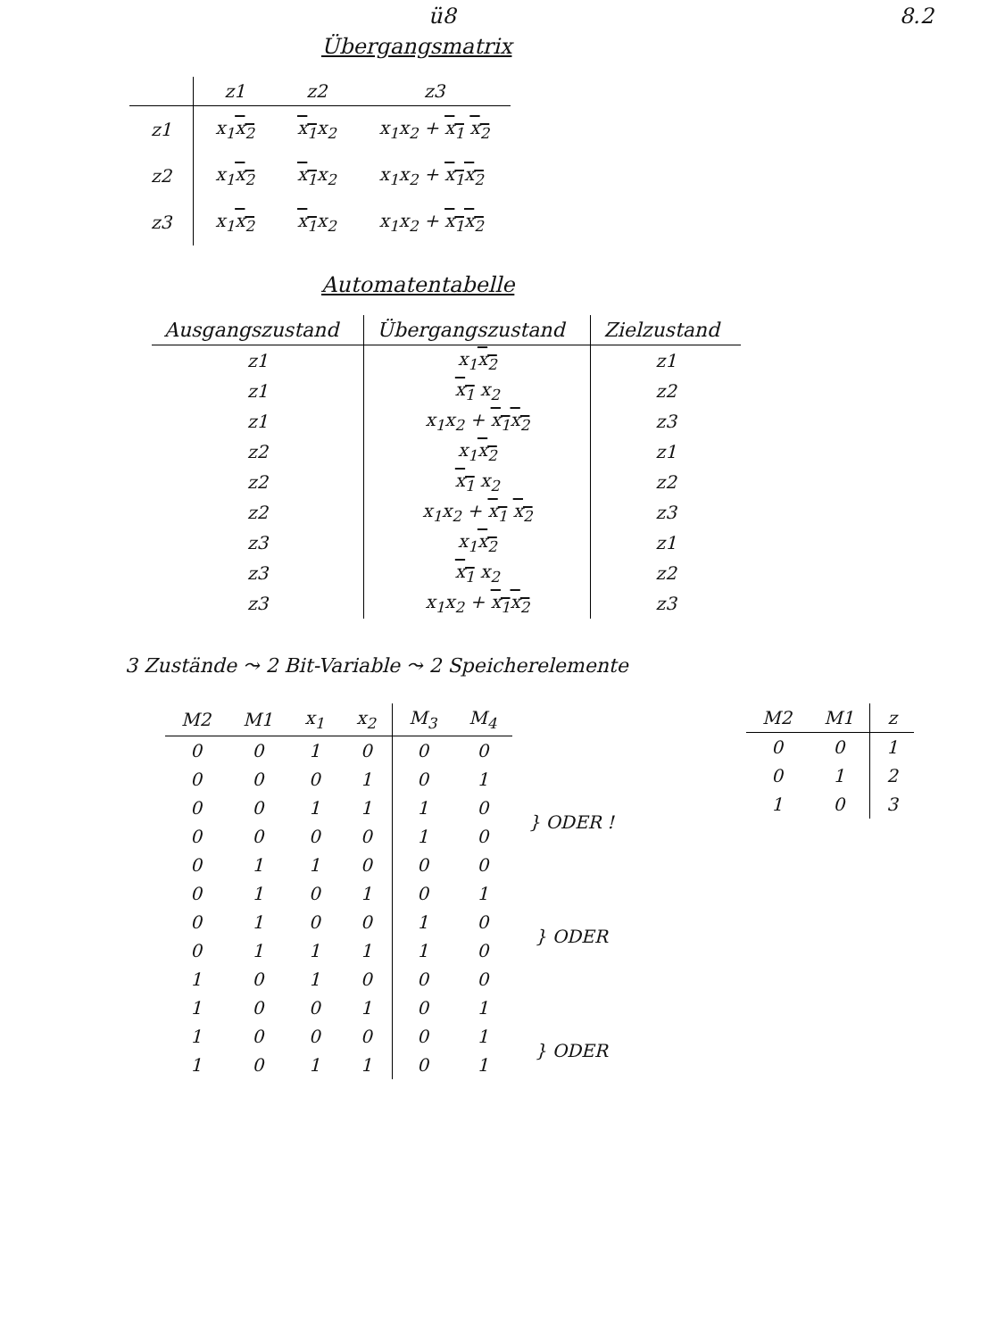ü8 8.2
Übergangsmatrix
| | z1 | z2 | z3 |
| --- | --- | --- | --- |
| z1 | x<sub>1</sub> x<sub>2</sub> | x<sub>1</sub> x<sub>2</sub> | x<sub>1</sub>x<sub>2</sub> + x<sub>1</sub> x<sub>2</sub> |
| z2 | x<sub>1</sub> x<sub>2</sub> | x<sub>1</sub> x<sub>2</sub> | x<sub>1</sub>x<sub>2</sub> + x<sub>1</sub> x<sub>2</sub> |
| z3 | x<sub>1</sub> x<sub>2</sub> | x<sub>1</sub> x<sub>2</sub> | x<sub>1</sub>x<sub>2</sub> + x<sub>1</sub> x<sub>2</sub> |
Automatentabelle
| Ausgangszustand | Übergangszustand | Zielzustand |
| --- | --- | --- |
| z1 | x<sub>1</sub> x<sub>2</sub> | z1 |
| z1 | x<sub>1</sub> x<sub>2</sub> | z2 |
| z1 | x<sub>1</sub>x<sub>2</sub> + x<sub>1</sub> x<sub>2</sub> | z3 |
| z2 | x<sub>1</sub> x<sub>2</sub> | z1 |
| z2 | x<sub>1</sub> x<sub>2</sub> | z2 |
| z2 | x<sub>1</sub>x<sub>2</sub> + x<sub>1</sub> x<sub>2</sub> | z3 |
| z3 | x<sub>1</sub> x<sub>2</sub> | z1 |
| z3 | x<sub>1</sub> x<sub>2</sub> | z2 |
| z3 | x<sub>1</sub>x<sub>2</sub> + x<sub>1</sub> x<sub>2</sub> | z3 |
3 Zustände ⤳ 2 Bit-Variable ⤳ 2 Speicherelemente
| M2 | M1 | x<sub>1</sub> | x<sub>2</sub> | M<sub>3</sub> | M<sub>4</sub> | |
| 0 | 0 | 1 | 0 | 0 | 0 | |
| 0 | 0 | 0 | 1 | 0 | 1 | |
| 0 | 0 | 1 | 1 | 1 | 0 | } ODER ! |
| 0 | 0 | 0 | 0 | 1 | 0 | |
| 0 | 1 | 1 | 0 | 0 | 0 | |
| 0 | 1 | 0 | 1 | 0 | 1 | |
| 0 | 1 | 0 | 0 | 1 | 0 | } ODER |
| 0 | 1 | 1 | 1 | 1 | 0 | |
| 1 | 0 | 1 | 0 | 0 | 0 | |
| 1 | 0 | 0 | 1 | 0 | 1 | |
| 1 | 0 | 0 | 0 | 0 | 1 | } ODER |
| 1 | 0 | 1 | 1 | 0 | 1 | |
| M2 | M1 | z |
| --- | --- | --- |
| 0 | 0 | 1 |
| 0 | 1 | 2 |
| 1 | 0 | 3 |